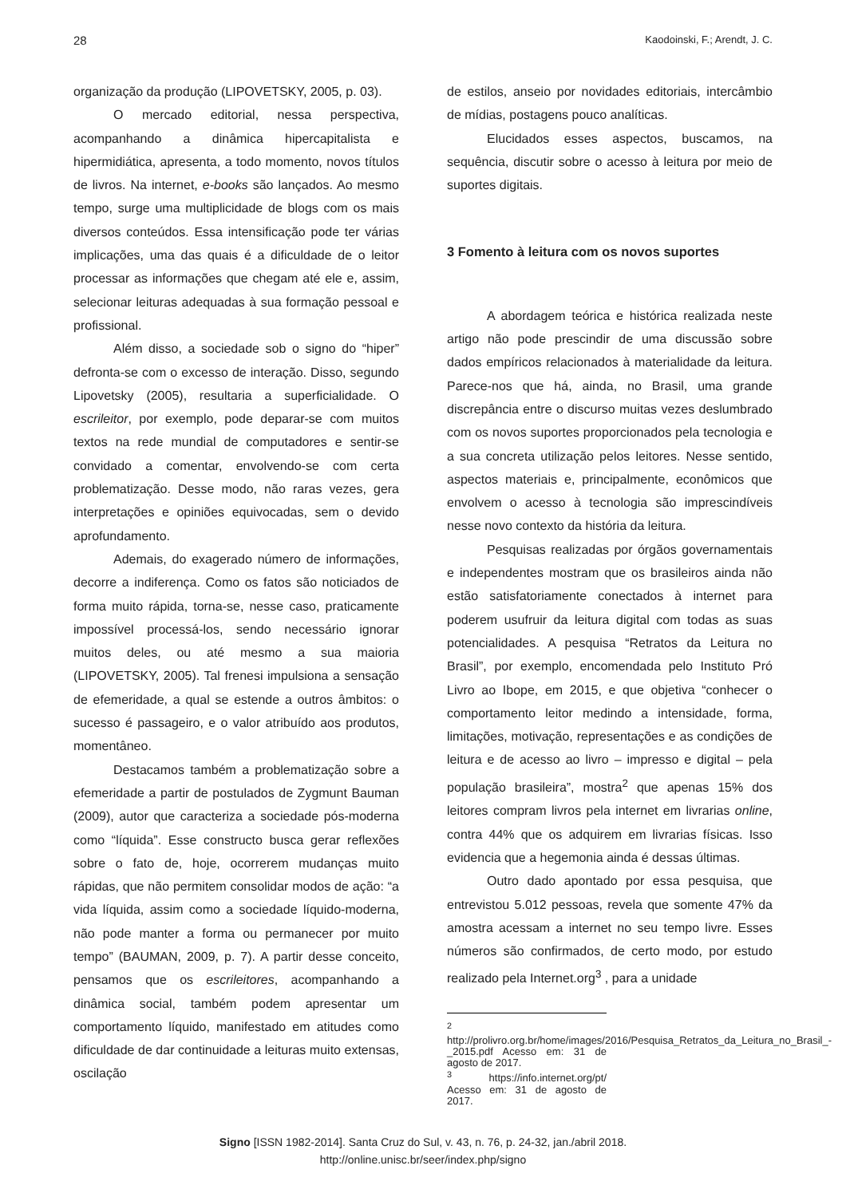28 Kaodoinski, F.; Arendt, J. C.
organização da produção (LIPOVETSKY, 2005, p. 03).
O mercado editorial, nessa perspectiva, acompanhando a dinâmica hipercapitalista e hipermidiática, apresenta, a todo momento, novos títulos de livros. Na internet, e-books são lançados. Ao mesmo tempo, surge uma multiplicidade de blogs com os mais diversos conteúdos. Essa intensificação pode ter várias implicações, uma das quais é a dificuldade de o leitor processar as informações que chegam até ele e, assim, selecionar leituras adequadas à sua formação pessoal e profissional.
Além disso, a sociedade sob o signo do “hiper” defronta-se com o excesso de interação. Disso, segundo Lipovetsky (2005), resultaria a superficialidade. O escrileitor, por exemplo, pode deparar-se com muitos textos na rede mundial de computadores e sentir-se convidado a comentar, envolvendo-se com certa problematização. Desse modo, não raras vezes, gera interpretações e opiniões equivocadas, sem o devido aprofundamento.
Ademais, do exagerado número de informações, decorre a indiferença. Como os fatos são noticiados de forma muito rápida, torna-se, nesse caso, praticamente impossível processá-los, sendo necessário ignorar muitos deles, ou até mesmo a sua maioria (LIPOVETSKY, 2005). Tal frenesi impulsiona a sensação de efemeridade, a qual se estende a outros âmbitos: o sucesso é passageiro, e o valor atribuído aos produtos, momentâneo.
Destacamos também a problematização sobre a efemeridade a partir de postulados de Zygmunt Bauman (2009), autor que caracteriza a sociedade pós-moderna como “líquida”. Esse constructo busca gerar reflexões sobre o fato de, hoje, ocorrerem mudanças muito rápidas, que não permitem consolidar modos de ação: “a vida líquida, assim como a sociedade líquido-moderna, não pode manter a forma ou permanecer por muito tempo” (BAUMAN, 2009, p. 7). A partir desse conceito, pensamos que os escrileitores, acompanhando a dinâmica social, também podem apresentar um comportamento líquido, manifestado em atitudes como dificuldade de dar continuidade a leituras muito extensas, oscilação
de estilos, anseio por novidades editoriais, intercâmbio de mídias, postagens pouco analíticas.
Elucidados esses aspectos, buscamos, na sequência, discutir sobre o acesso à leitura por meio de suportes digitais.
3 Fomento à leitura com os novos suportes
A abordagem teórica e histórica realizada neste artigo não pode prescindir de uma discussão sobre dados empíricos relacionados à materialidade da leitura. Parece-nos que há, ainda, no Brasil, uma grande discrepância entre o discurso muitas vezes deslumbrado com os novos suportes proporcionados pela tecnologia e a sua concreta utilização pelos leitores. Nesse sentido, aspectos materiais e, principalmente, econômicos que envolvem o acesso à tecnologia são imprescindíveis nesse novo contexto da história da leitura.
Pesquisas realizadas por órgãos governamentais e independentes mostram que os brasileiros ainda não estão satisfatoriamente conectados à internet para poderem usufruir da leitura digital com todas as suas potencialidades. A pesquisa “Retratos da Leitura no Brasil”, por exemplo, encomendada pelo Instituto Pró Livro ao Ibope, em 2015, e que objetiva “conhecer o comportamento leitor medindo a intensidade, forma, limitações, motivação, representações e as condições de leitura e de acesso ao livro – impresso e digital – pela população brasileira”, mostra<sup>2</sup> que apenas 15% dos leitores compram livros pela internet em livrarias online, contra 44% que os adquirem em livrarias físicas. Isso evidencia que a hegemonia ainda é dessas últimas.
Outro dado apontado por essa pesquisa, que entrevistou 5.012 pessoas, revela que somente 47% da amostra acessam a internet no seu tempo livre. Esses números são confirmados, de certo modo, por estudo realizado pela Internet.org<sup>3</sup> , para a unidade
<sup>2</sup> http://prolivro.org.br/home/images/2016/Pesquisa_Retratos_da_Leitura_no_Brasil_-_2015.pdf Acesso em: 31 de agosto de 2017.
<sup>3</sup> https://info.internet.org/pt/ Acesso em: 31 de agosto de 2017.
Signo [ISSN 1982-2014]. Santa Cruz do Sul, v. 43, n. 76, p. 24-32, jan./abril 2018.
http://online.unisc.br/seer/index.php/signo